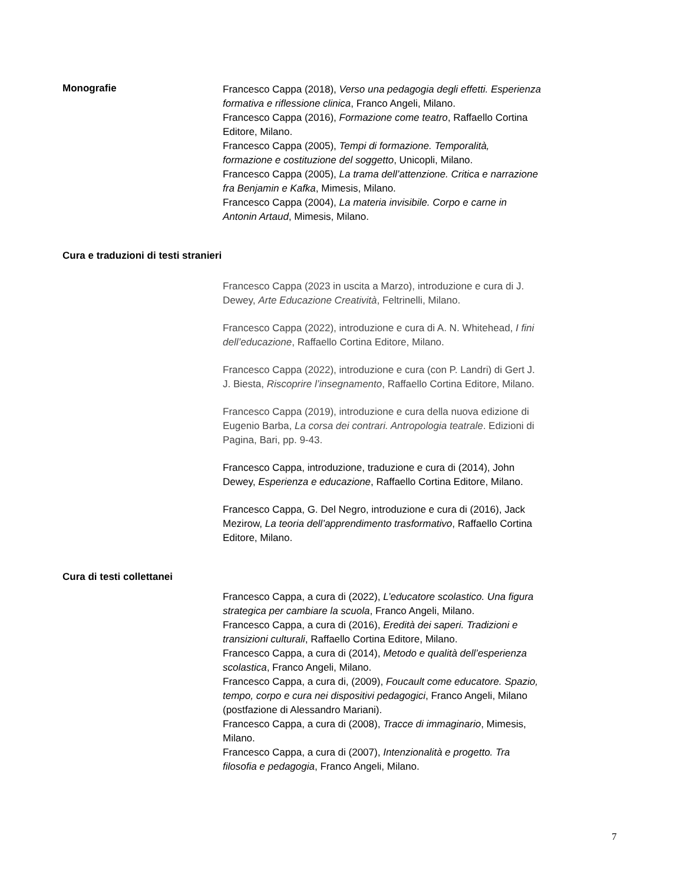Monografie
Francesco Cappa (2018), Verso una pedagogia degli effetti. Esperienza formativa e riflessione clinica, Franco Angeli, Milano.
Francesco Cappa (2016), Formazione come teatro, Raffaello Cortina Editore, Milano.
Francesco Cappa (2005), Tempi di formazione. Temporalità, formazione e costituzione del soggetto, Unicopli, Milano.
Francesco Cappa (2005), La trama dell’attenzione. Critica e narrazione fra Benjamin e Kafka, Mimesis, Milano.
Francesco Cappa (2004), La materia invisibile. Corpo e carne in Antonin Artaud, Mimesis, Milano.
Cura e traduzioni di testi stranieri
Francesco Cappa (2023 in uscita a Marzo), introduzione e cura di J. Dewey, Arte Educazione Creatività, Feltrinelli, Milano.
Francesco Cappa (2022), introduzione e cura di A. N. Whitehead, I fini dell’educazione, Raffaello Cortina Editore, Milano.
Francesco Cappa (2022), introduzione e cura (con P. Landri) di Gert J. J. Biesta, Riscoprire l’insegnamento, Raffaello Cortina Editore, Milano.
Francesco Cappa (2019), introduzione e cura della nuova edizione di Eugenio Barba, La corsa dei contrari. Antropologia teatrale. Edizioni di Pagina, Bari, pp. 9-43.
Francesco Cappa, introduzione, traduzione e cura di (2014), John Dewey, Esperienza e educazione, Raffaello Cortina Editore, Milano.
Francesco Cappa, G. Del Negro, introduzione e cura di (2016), Jack Mezirow, La teoria dell’apprendimento trasformativo, Raffaello Cortina Editore, Milano.
Cura di testi collettanei
Francesco Cappa, a cura di (2022), L’educatore scolastico. Una figura strategica per cambiare la scuola, Franco Angeli, Milano.
Francesco Cappa, a cura di (2016), Eredità dei saperi. Tradizioni e transizioni culturali, Raffaello Cortina Editore, Milano.
Francesco Cappa, a cura di (2014), Metodo e qualità dell’esperienza scolastica, Franco Angeli, Milano.
Francesco Cappa, a cura di, (2009), Foucault come educatore. Spazio, tempo, corpo e cura nei dispositivi pedagogici, Franco Angeli, Milano (postfazione di Alessandro Mariani).
Francesco Cappa, a cura di (2008), Tracce di immaginario, Mimesis, Milano.
Francesco Cappa, a cura di (2007), Intenzionalità e progetto. Tra filosofia e pedagogia, Franco Angeli, Milano.
7